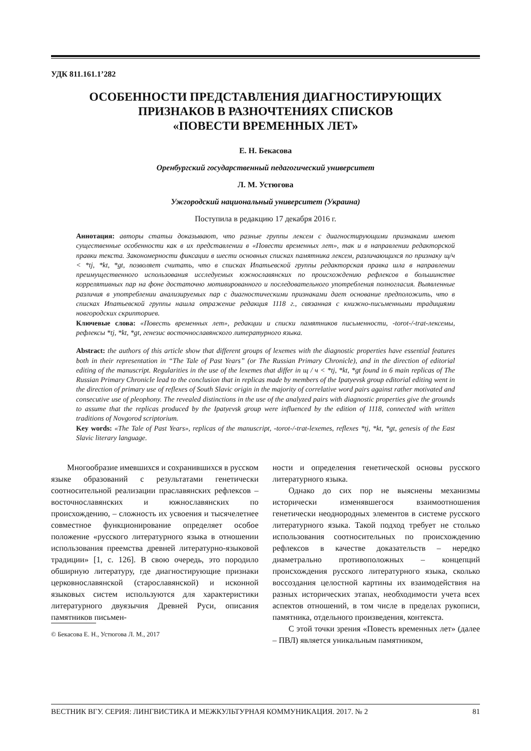УДК 811.161.1’282
ОСОБЕННОСТИ ПРЕДСТАВЛЕНИЯ ДИАГНОСТИРУЮЩИХ
ПРИЗНАКОВ В РАЗНОЧТЕНИЯХ СПИСКОВ
«ПОВЕСТИ ВРЕМЕННЫХ ЛЕТ»
Е. Н. Бекасова
Оренбургский государственный педагогический университет
Л. М. Устюгова
Ужгородский национальный университет (Украина)
Поступила в редакцию 17 декабря 2016 г.
Аннотация: авторы статьи доказывают, что разные группы лексем с диагностирующими признаками имеют существенные особенности как в их представлении в «Повести временных лет», так и в направлении редакторской правки текста. Закономерности фиксации в шести основных списках памятника лексем, различающихся по признаку щ/ч < *tj, *kt, *gt, позволяет считать, что в списках Ипатьевской группы редакторская правка шла в направлении преимущественного использования исследуемых южнославянских по происхождению рефлексов в большинстве коррелятивных пар на фоне достаточно мотивированного и последовательного употребления полногласия. Выявленные различия в употреблении анализируемых пар с диагностическими признаками дает основание предположить, что в списках Ипатьевской группы нашла отражение редакция 1118 г., связанная с книжно-письменными традициями новгородских скрипториев.
Ключевые слова: «Повесть временных лет», редакции и списки памятников письменности, -torot-/-trat-лексемы, рефлексы *tj, *kt, *gt, генезис восточнославянского литературного языка.
Abstract: the authors of this article show that different groups of lexemes with the diagnostic properties have essential features both in their representation in “The Tale of Past Years” (or The Russian Primary Chronicle), and in the direction of editorial editing of the manuscript. Regularities in the use of the lexemes that differ in щ / ч < *tj, *kt, *gt found in 6 main replicas of The Russian Primary Chronicle lead to the conclusion that in replicas made by members of the Ipatyevsk group editorial editing went in the direction of primary use of reflexes of South Slavic origin in the majority of correlative word pairs against rather motivated and consecutive use of pleophony. The revealed distinctions in the use of the analyzed pairs with diagnostic properties give the grounds to assume that the replicas produced by the Ipatyevsk group were influenced by the edition of 1118, connected with written traditions of Novgorod scriptorium.
Key words: «The Tale of Past Years», replicas of the manuscript, -torot-/-trat-lexemes, reflexes *tj, *kt, *gt, genesis of the East Slavic literary language.
Многообразие имевшихся и сохранившихся в русском языке образований с результатами генетически соотносительной реализации праславянских рефлексов – восточнославянских и южнославянских по происхождению, – сложность их усвоения и тысячелетнее совместное функционирование определяет особое положение «русского литературного языка в отношении использования преемства древней литературно-языковой традиции» [1, с. 126]. В свою очередь, это породило обширную литературу, где диагностирующие признаки церковнославянской (старославянской) и исконной языковых систем используются для характеристики литературного двуязычия Древней Руси, описания памятников письмен-
© Бекасова Е. Н., Устюгова Л. М., 2017
ности и определения генетической основы русского литературного языка.
Однако до сих пор не выяснены механизмы исторически изменявшегося взаимоотношения генетически неоднородных элементов в системе русского литературного языка. Такой подход требует не столько использования соотносительных по происхождению рефлексов в качестве доказательств – нередко диаметрально противоположных – концепций происхождения русского литературного языка, сколько воссоздания целостной картины их взаимодействия на разных исторических этапах, необходимости учета всех аспектов отношений, в том числе в пределах рукописи, памятника, отдельного произведения, контекста.
С этой точки зрения «Повесть временных лет» (далее – ПВЛ) является уникальным памятником,
ВЕСТНИК ВГУ. СЕРИЯ: ЛИНГВИСТИКА И МЕЖКУЛЬТУРНАЯ КОММУНИКАЦИЯ. 2017. № 2 81